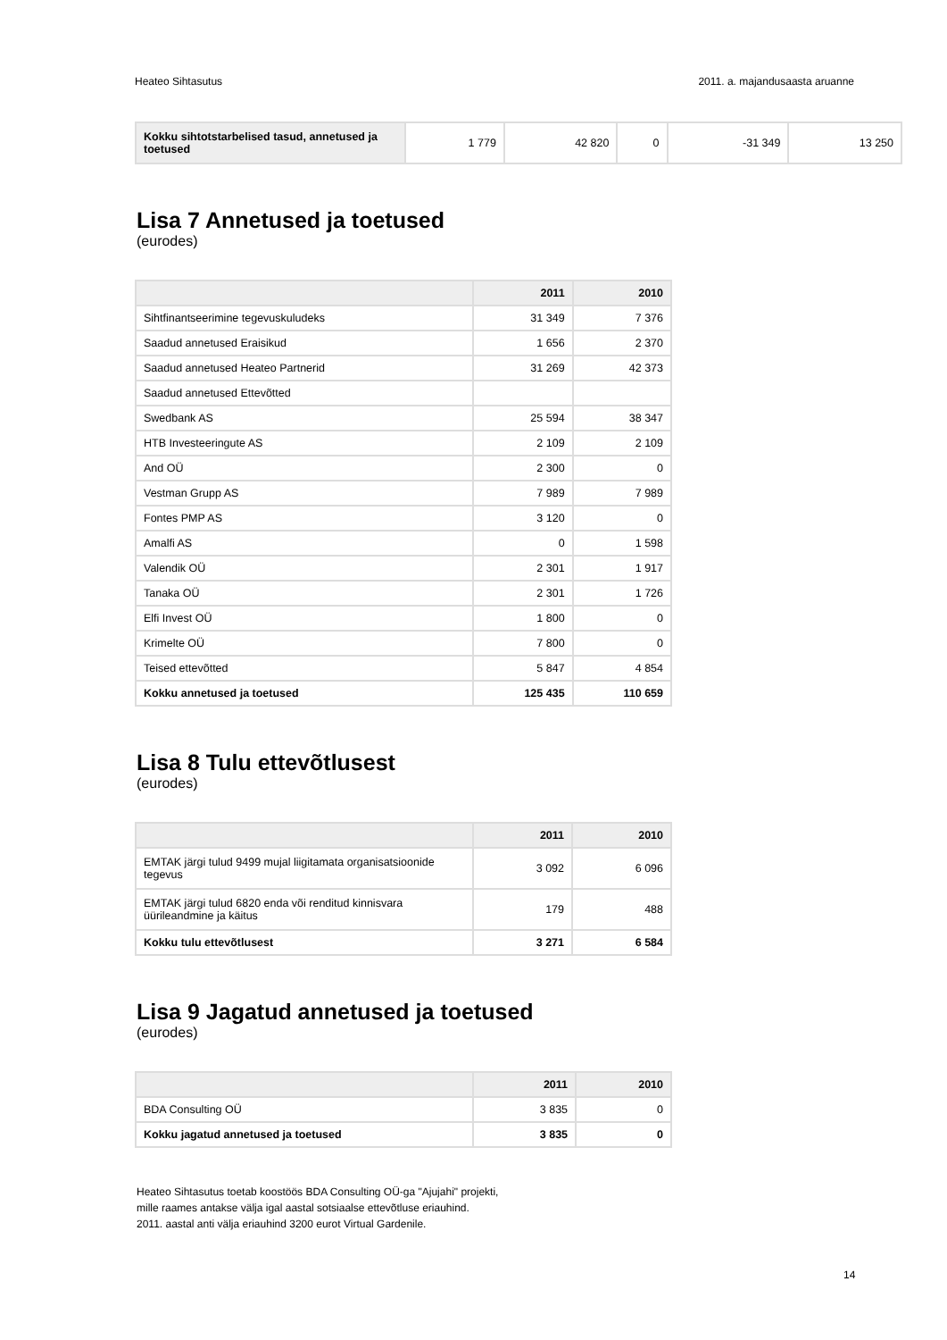Heateo Sihtasutus 2011. a. majandusaasta aruanne
| Kokku sihtotstarbelised tasud, annetused ja toetused | 1 779 | 42 820 | 0 | -31 349 | 13 250 |
Lisa 7 Annetused ja toetused
(eurodes)
| | 2011 | 2010 |
| --- | --- | --- |
| Sihtfinantseerimine tegevuskuludeks | 31 349 | 7 376 |
| Saadud annetused Eraisikud | 1 656 | 2 370 |
| Saadud annetused Heateo Partnerid | 31 269 | 42 373 |
| Saadud annetused Ettevõtted | | |
| Swedbank AS | 25 594 | 38 347 |
| HTB Investeeringute AS | 2 109 | 2 109 |
| And OÜ | 2 300 | 0 |
| Vestman Grupp AS | 7 989 | 7 989 |
| Fontes PMP AS | 3 120 | 0 |
| Amalfi AS | 0 | 1 598 |
| Valendik OÜ | 2 301 | 1 917 |
| Tanaka OÜ | 2 301 | 1 726 |
| Elfi Invest OÜ | 1 800 | 0 |
| Krimelte OÜ | 7 800 | 0 |
| Teised ettevõtted | 5 847 | 4 854 |
| Kokku annetused ja toetused | 125 435 | 110 659 |
Lisa 8 Tulu ettevõtlusest
(eurodes)
| | 2011 | 2010 |
| --- | --- | --- |
| EMTAK järgi tulud 9499 mujal liigitamata organisatsioonide tegevus | 3 092 | 6 096 |
| EMTAK järgi tulud 6820 enda või renditud kinnisvara üürileandmine ja käitus | 179 | 488 |
| Kokku tulu ettevõtlusest | 3 271 | 6 584 |
Lisa 9 Jagatud annetused ja toetused
(eurodes)
| | 2011 | 2010 |
| --- | --- | --- |
| BDA Consulting OÜ | 3 835 | 0 |
| Kokku jagatud annetused ja toetused | 3 835 | 0 |
Heateo Sihtasutus toetab koostöös BDA Consulting OÜ-ga "Ajujahi" projekti,
mille raames antakse välja igal aastal sotsiaalse ettevõtluse eriauhind.
2011. aastal anti välja eriauhind 3200 eurot Virtual Gardenile.
14